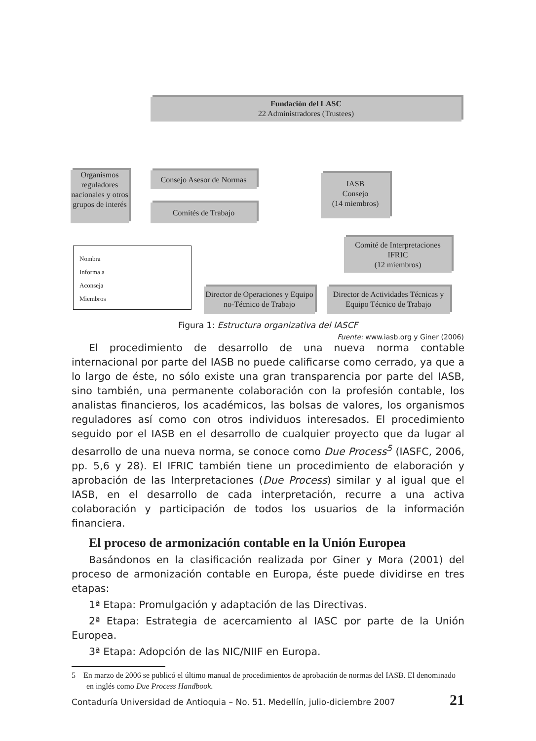Fundación del LASC
22 Administradores (Trustees)
Organismos reguladores nacionales y otros grupos de interés
Consejo Asesor de Normas
Comités de Trabajo
IASB
Consejo
(14 miembros)
Comité de Interpretaciones
IFRIC
(12 miembros)
Director de Operaciones y Equipo no-Técnico de Trabajo
Director de Actividades Técnicas y Equipo Técnico de Trabajo
Nombra
Informa a
Aconseja
Miembros
Figura 1: Estructura organizativa del IASCF
Fuente: www.iasb.org y Giner (2006)
El procedimiento de desarrollo de una nueva norma contable internacional por parte del IASB no puede calificarse como cerrado, ya que a lo largo de éste, no sólo existe una gran transparencia por parte del IASB, sino también, una permanente colaboración con la profesión contable, los analistas financieros, los académicos, las bolsas de valores, los organismos reguladores así como con otros individuos interesados. El procedimiento seguido por el IASB en el desarrollo de cualquier proyecto que da lugar al desarrollo de una nueva norma, se conoce como Due Process<sup>5</sup> (IASFC, 2006, pp. 5,6 y 28). El IFRIC también tiene un procedimiento de elaboración y aprobación de las Interpretaciones (Due Process) similar y al igual que el IASB, en el desarrollo de cada interpretación, recurre a una activa colaboración y participación de todos los usuarios de la información financiera.
El proceso de armonización contable en la Unión Europea
Basándonos en la clasificación realizada por Giner y Mora (2001) del proceso de armonización contable en Europa, éste puede dividirse en tres etapas:
1ª Etapa: Promulgación y adaptación de las Directivas.
2ª Etapa: Estrategia de acercamiento al IASC por parte de la Unión Europea.
3ª Etapa: Adopción de las NIC/NIIF en Europa.
5 En marzo de 2006 se publicó el último manual de procedimientos de aprobación de normas del IASB. El denominado en inglés como Due Process Handbook.
Contaduría Universidad de Antioquia – No. 51. Medellín, julio-diciembre 2007 21